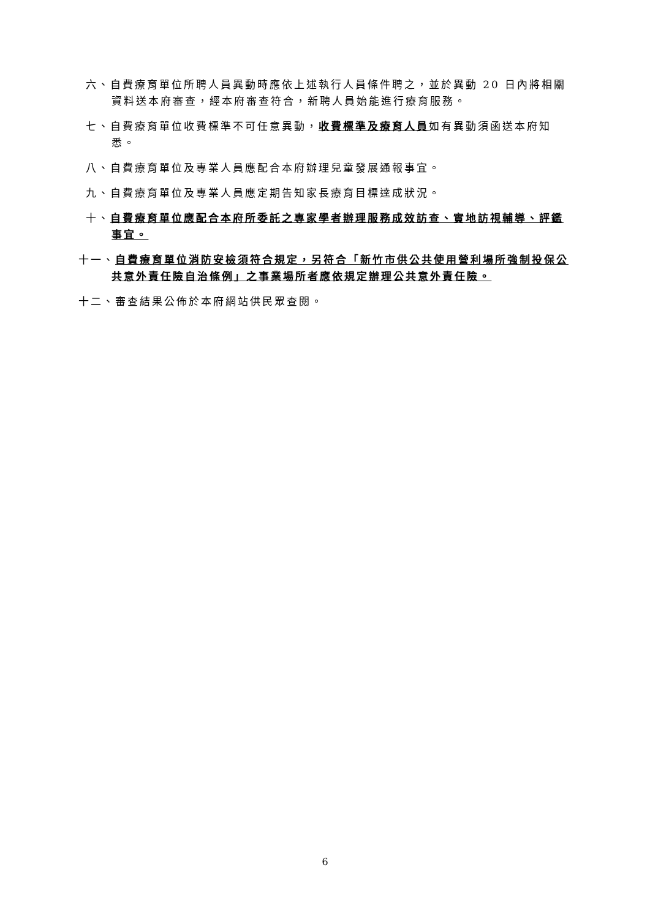六、自費療育單位所聘人員異動時應依上述執行人員條件聘之，並於異動 20 日內將相關資料送本府審查，經本府審查符合，新聘人員始能進行療育服務。
七、自費療育單位收費標準不可任意異動，收費標準及療育人員如有異動須函送本府知悉。
八、自費療育單位及專業人員應配合本府辦理兒童發展通報事宜。
九、自費療育單位及專業人員應定期告知家長療育目標達成狀況。
十、自費療育單位應配合本府所委託之專家學者辦理服務成效訪查、實地訪視輔導、評鑑事宜。
十一、自費療育單位消防安檢須符合規定，另符合「新竹市供公共使用營利場所強制投保公共意外責任險自治條例」之事業場所者應依規定辦理公共意外責任險。
十二、審查結果公佈於本府網站供民眾查閱。
6